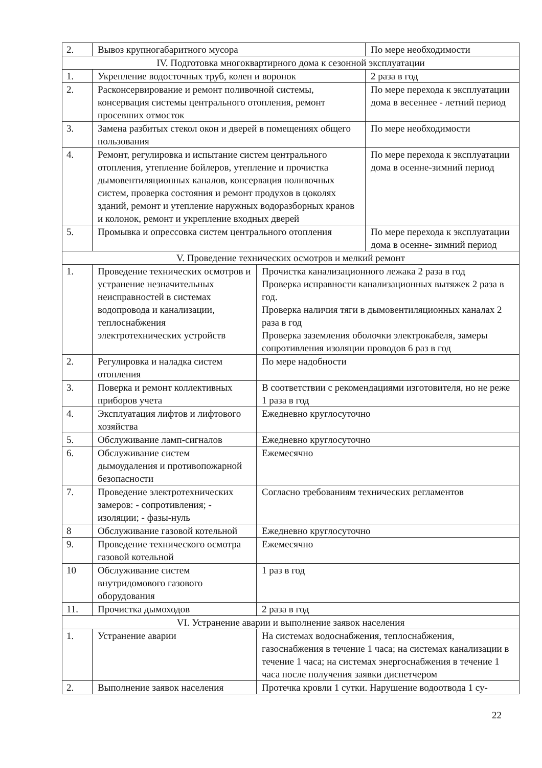| 2. | Вывоз крупногабаритного мусора | | По мере необходимости |
| IV. Подготовка многоквартирного дома к сезонной эксплуатации | | | |
| 1. | Укрепление водосточных труб, колен и воронок | | 2 раза в год |
| 2. | Расконсервирование и ремонт поливочной системы, консервация системы центрального отопления, ремонт просевших отмосток | | По мере перехода к эксплуатации дома в весеннее - летний период |
| 3. | Замена разбитых стекол окон и дверей в помещениях общего пользования | | По мере необходимости |
| 4. | Ремонт, регулировка и испытание систем центрального отопления, утепление бойлеров, утепление и прочистка дымовентиляционных каналов, консервация поливочных систем, проверка состояния и ремонт продухов в цоколях зданий, ремонт и утепление наружных водоразборных кранов и колонок, ремонт и укрепление входных дверей | | По мере перехода к эксплуатации дома в осенне-зимний период |
| 5. | Промывка и опрессовка систем центрального отопления | | По мере перехода к эксплуатации дома в осенне- зимний период |
| V. Проведение технических осмотров и мелкий ремонт | | | |
| 1. | Проведение технических осмотров и устранение незначительных неисправностей в системах водопровода и канализации, теплоснабжения электротехнических устройств | Прочистка канализационного лежака 2 раза в год Проверка исправности канализационных вытяжек 2 раза в год. Проверка наличия тяги в дымовентиляционных каналах 2 раза в год Проверка заземления оболочки электрокабеля, замеры сопротивления изоляции проводов 6 раз в год | |
| 2. | Регулировка и наладка систем отопления | По мере надобности | |
| 3. | Поверка и ремонт коллективных приборов учета | В соответствии с рекомендациями изготовителя, но не реже 1 раза в год | |
| 4. | Эксплуатация лифтов и лифтового хозяйства | Ежедневно круглосуточно | |
| 5. | Обслуживание ламп-сигналов | Ежедневно круглосуточно | |
| 6. | Обслуживание систем дымоудаления и противопожарной безопасности | Ежемесячно | |
| 7. | Проведение электротехнических замеров: - сопротивления; - изоляции; - фазы-нуль | Согласно требованиям технических регламентов | |
| 8 | Обслуживание газовой котельной | Ежедневно круглосуточно | |
| 9. | Проведение технического осмотра газовой котельной | Ежемесячно | |
| 10 | Обслуживание систем внутридомового газового оборудования | 1 раз в год | |
| 11. | Прочистка дымоходов | 2 раза в год | |
| VI. Устранение аварии и выполнение заявок населения | | | |
| 1. | Устранение аварии | На системах водоснабжения, теплоснабжения, газоснабжения в течение 1 часа; на системах канализации в течение 1 часа; на системах энергоснабжения в течение 1 часа после получения заявки диспетчером | |
| 2. | Выполнение заявок населения | Протечка кровли 1 сутки. Нарушение водоотвода 1 су- | |
22